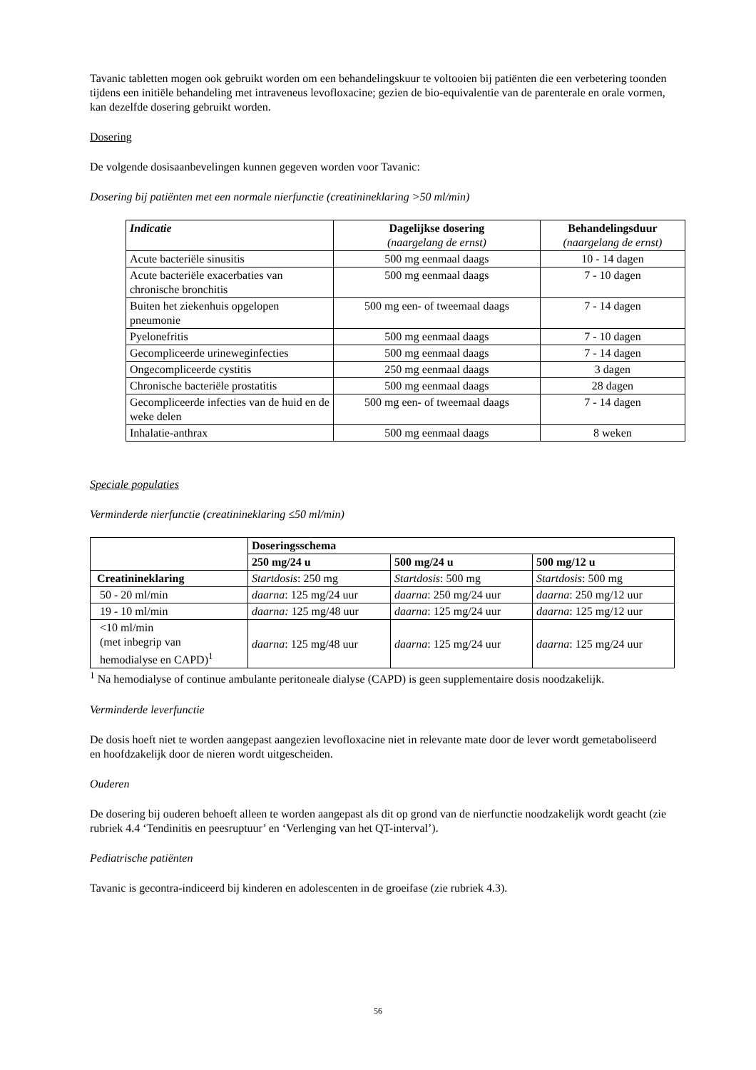Tavanic tabletten mogen ook gebruikt worden om een behandelingskuur te voltooien bij patiënten die een verbetering toonden tijdens een initiële behandeling met intraveneus levofloxacine; gezien de bio-equivalentie van de parenterale en orale vormen, kan dezelfde dosering gebruikt worden.
Dosering
De volgende dosisaanbevelingen kunnen gegeven worden voor Tavanic:
Dosering bij patiënten met een normale nierfunctie (creatinineklaring >50 ml/min)
| Indicatie | Dagelijkse dosering (naargelang de ernst) | Behandelingsduur (naargelang de ernst) |
| --- | --- | --- |
| Acute bacteriële sinusitis | 500 mg eenmaal daags | 10 - 14 dagen |
| Acute bacteriële exacerbaties van chronische bronchitis | 500 mg eenmaal daags | 7 - 10 dagen |
| Buiten het ziekenhuis opgelopen pneumonie | 500 mg een- of tweemaal daags | 7 - 14 dagen |
| Pyelonefritis | 500 mg eenmaal daags | 7 - 10 dagen |
| Gecompliceerde urineweginfecties | 500 mg eenmaal daags | 7 - 14 dagen |
| Ongecompliceerde cystitis | 250 mg eenmaal daags | 3 dagen |
| Chronische bacteriële prostatitis | 500 mg eenmaal daags | 28 dagen |
| Gecompliceerde infecties van de huid en de weke delen | 500 mg een- of tweemaal daags | 7 - 14 dagen |
| Inhalatie-anthrax | 500 mg eenmaal daags | 8 weken |
Speciale populaties
Verminderde nierfunctie (creatinineklaring ≤50 ml/min)
| | Doseringsschema | | |
| | 250 mg/24 u | 500 mg/24 u | 500 mg/12 u |
| Creatinineklaring | Startdosis : 250 mg | Startdosis : 500 mg | Startdosis : 500 mg |
| 50 - 20 ml/min | daarna : 125 mg/24 uur | daarna : 250 mg/24 uur | daarna : 250 mg/12 uur |
| 19 - 10 ml/min | daarna: 125 mg/48 uur | daarna : 125 mg/24 uur | daarna : 125 mg/12 uur |
| <10 ml/min (met inbegrip van hemodialyse en CAPD)<sup>1</sup> | daarna : 125 mg/48 uur | daarna : 125 mg/24 uur | daarna : 125 mg/24 uur |
<sup>1</sup> Na hemodialyse of continue ambulante peritoneale dialyse (CAPD) is geen supplementaire dosis noodzakelijk.
Verminderde leverfunctie
De dosis hoeft niet te worden aangepast aangezien levofloxacine niet in relevante mate door de lever wordt gemetaboliseerd en hoofdzakelijk door de nieren wordt uitgescheiden.
Ouderen
De dosering bij ouderen behoeft alleen te worden aangepast als dit op grond van de nierfunctie noodzakelijk wordt geacht (zie rubriek 4.4 ‘Tendinitis en peesruptuur’ en ‘Verlenging van het QT-interval’).
Pediatrische patiënten
Tavanic is gecontra-indiceerd bij kinderen en adolescenten in de groeifase (zie rubriek 4.3).
56